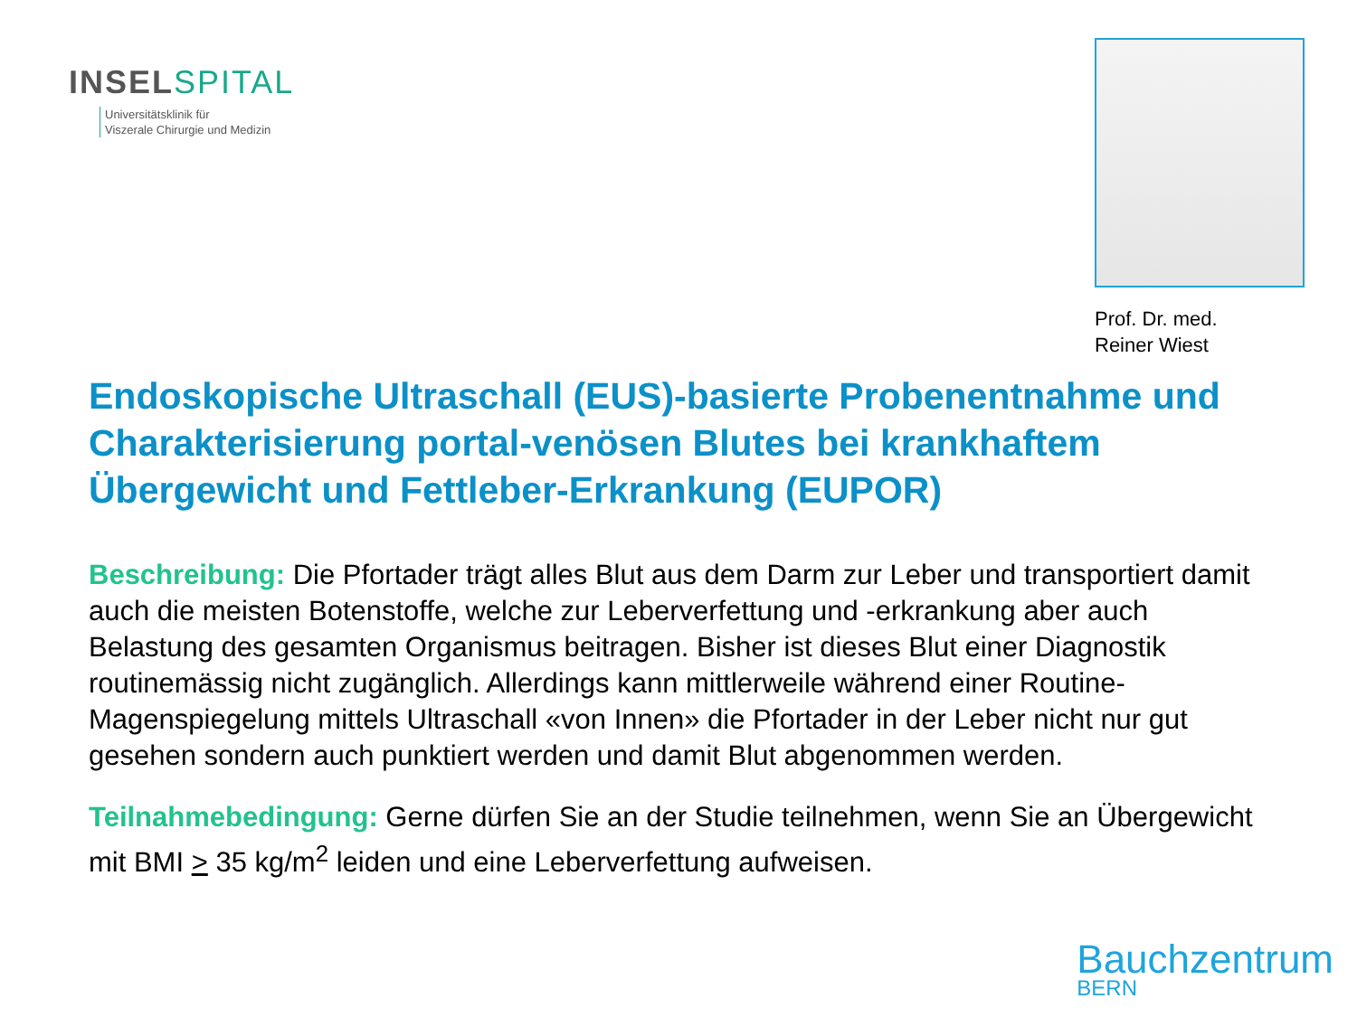INSEL SPITAL
Universitätsklinik für
Viszerale Chirurgie und Medizin
Prof. Dr. med.
Reiner Wiest
Endoskopische Ultraschall (EUS)-basierte Probenentnahme und Charakterisierung portal-venösen Blutes bei krankhaftem Übergewicht und Fettleber-Erkrankung (EUPOR)
Beschreibung: Die Pfortader trägt alles Blut aus dem Darm zur Leber und transportiert damit auch die meisten Botenstoffe, welche zur Leberverfettung und -erkrankung aber auch Belastung des gesamten Organismus beitragen. Bisher ist dieses Blut einer Diagnostik routinemässig nicht zugänglich. Allerdings kann mittlerweile während einer Routine-Magenspiegelung mittels Ultraschall «von Innen» die Pfortader in der Leber nicht nur gut gesehen sondern auch punktiert werden und damit Blut abgenommen werden.
Teilnahmebedingung: Gerne dürfen Sie an der Studie teilnehmen, wenn Sie an Übergewicht mit BMI > 35 kg/m<sup>2</sup> leiden und eine Leberverfettung aufweisen.
Bauchzentrum
BERN